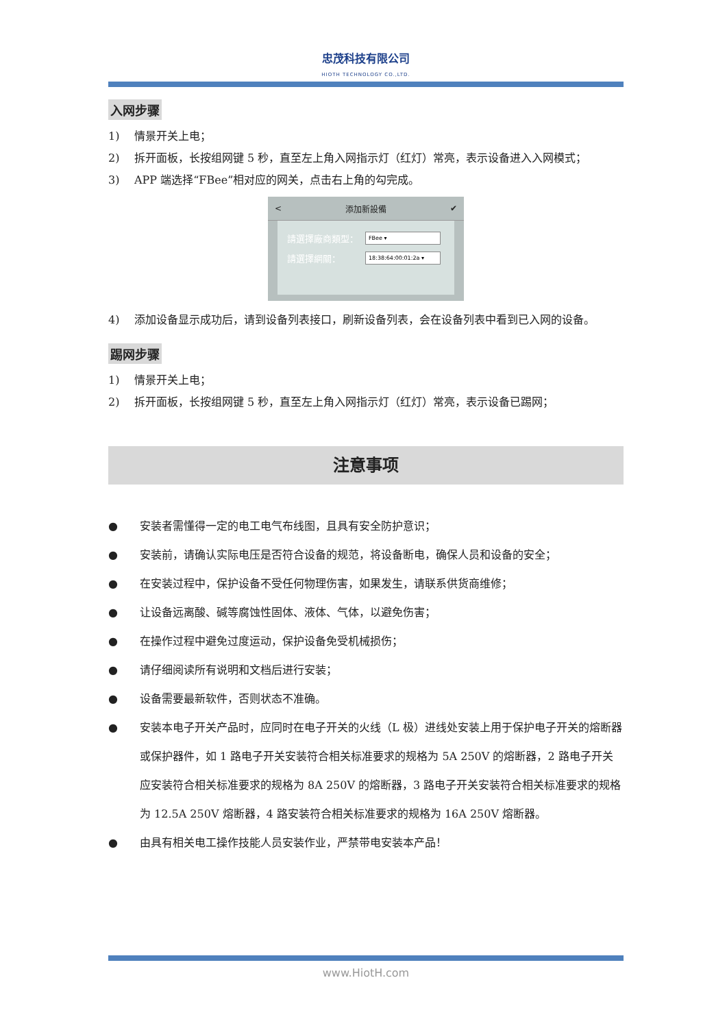忠茂科技有限公司
HIOTH TECHNOLOGY CO.,LTD.
入网步骤
1) 情景开关上电；
2) 拆开面板，长按组网键 5 秒，直至左上角入网指示灯（红灯）常亮，表示设备进入入网模式；
3) APP 端选择“FBee”相对应的网关，点击右上角的勾完成。
< 添加新設備 ✔
請選擇廠商類型：
FBee ▾
請選擇網關：
18:38:64:00:01:2a ▾
4) 添加设备显示成功后，请到设备列表接口，刷新设备列表，会在设备列表中看到已入网的设备。
踢网步骤
1) 情景开关上电；
2) 拆开面板，长按组网键 5 秒，直至左上角入网指示灯（红灯）常亮，表示设备已踢网；
注意事项
● 安装者需懂得一定的电工电气布线图，且具有安全防护意识；
● 安装前，请确认实际电压是否符合设备的规范，将设备断电，确保人员和设备的安全；
● 在安装过程中，保护设备不受任何物理伤害，如果发生，请联系供货商维修；
● 让设备远离酸、碱等腐蚀性固体、液体、气体，以避免伤害；
● 在操作过程中避免过度运动，保护设备免受机械损伤；
● 请仔细阅读所有说明和文档后进行安装；
● 设备需要最新软件，否则状态不准确。
● 安装本电子开关产品时，应同时在电子开关的火线（L 极）进线处安装上用于保护电子开关的熔断器或保护器件，如 1 路电子开关安装符合相关标准要求的规格为 5A 250V 的熔断器，2 路电子开关应安装符合相关标准要求的规格为 8A 250V 的熔断器，3 路电子开关安装符合相关标准要求的规格为 12.5A 250V 熔断器，4 路安装符合相关标准要求的规格为 16A 250V 熔断器。
● 由具有相关电工操作技能人员安装作业，严禁带电安装本产品！
www.HiotH.com